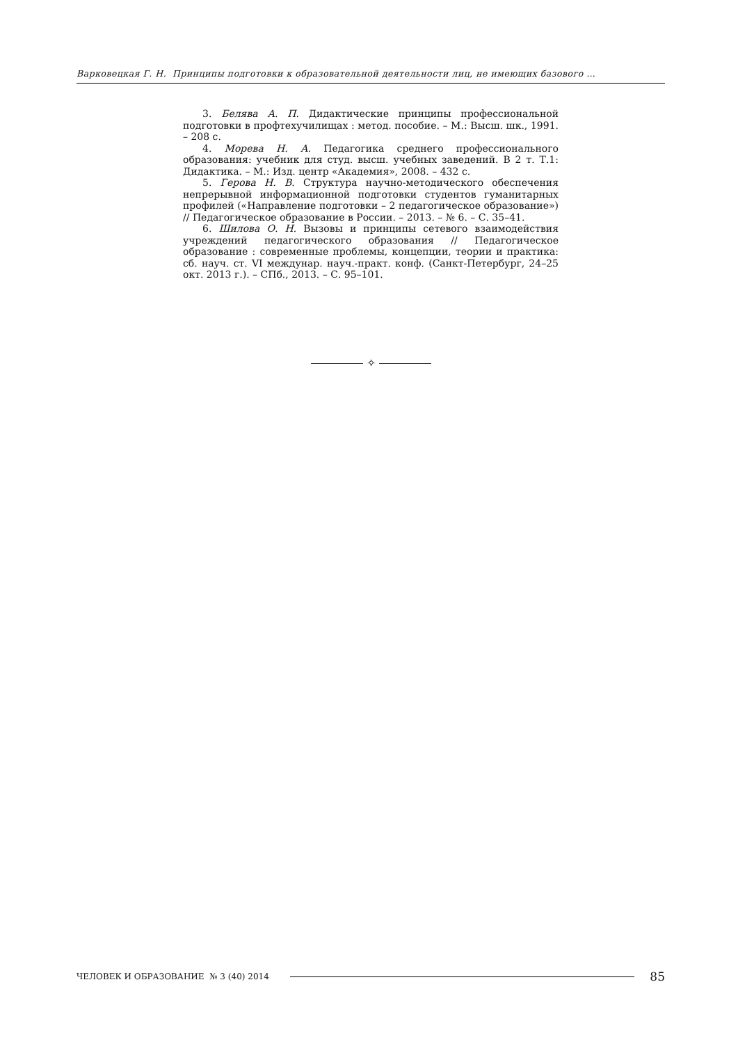Варковецкая Г. Н. Принципы подготовки к образовательной деятельности лиц, не имеющих базового …
3. Белява А. П. Дидактические принципы профессиональной подготовки в профтехучилищах : метод. пособие. – М.: Высш. шк., 1991. – 208 с.
4. Морева Н. А. Педагогика среднего профессионального образования: учебник для студ. высш. учебных заведений. В 2 т. Т.1: Дидактика. – М.: Изд. центр «Академия», 2008. – 432 с.
5. Герова Н. В. Структура научно-методического обеспечения непрерывной информационной подготовки студентов гуманитарных профилей («Направление подготовки – 2 педагогическое образование») // Педагогическое образование в России. – 2013. – № 6. – С. 35–41.
6. Шилова О. Н. Вызовы и принципы сетевого взаимодействия учреждений педагогического образования // Педагогическое образование : современные проблемы, концепции, теории и практика: сб. науч. ст. VI междунар. науч.-практ. конф. (Санкт-Петербург, 24–25 окт. 2013 г.). – СПб., 2013. – С. 95–101.
✧
ЧЕЛОВЕК И ОБРАЗОВАНИЕ № 3 (40) 2014
85